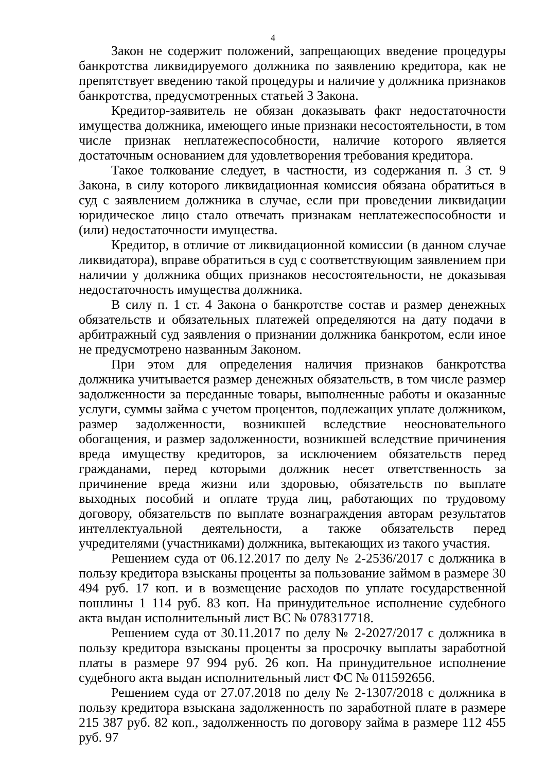4
Закон не содержит положений, запрещающих введение процедуры банкротства ликвидируемого должника по заявлению кредитора, как не препятствует введению такой процедуры и наличие у должника признаков банкротства, предусмотренных статьей 3 Закона.
Кредитор-заявитель не обязан доказывать факт недостаточности имущества должника, имеющего иные признаки несостоятельности, в том числе признак неплатежеспособности, наличие которого является достаточным основанием для удовлетворения требования кредитора.
Такое толкование следует, в частности, из содержания п. 3 ст. 9 Закона, в силу которого ликвидационная комиссия обязана обратиться в суд с заявлением должника в случае, если при проведении ликвидации юридическое лицо стало отвечать признакам неплатежеспособности и (или) недостаточности имущества.
Кредитор, в отличие от ликвидационной комиссии (в данном случае ликвидатора), вправе обратиться в суд с соответствующим заявлением при наличии у должника общих признаков несостоятельности, не доказывая недостаточность имущества должника.
В силу п. 1 ст. 4 Закона о банкротстве состав и размер денежных обязательств и обязательных платежей определяются на дату подачи в арбитражный суд заявления о признании должника банкротом, если иное не предусмотрено названным Законом.
При этом для определения наличия признаков банкротства должника учитывается размер денежных обязательств, в том числе размер задолженности за переданные товары, выполненные работы и оказанные услуги, суммы займа с учетом процентов, подлежащих уплате должником, размер задолженности, возникшей вследствие неосновательного обогащения, и размер задолженности, возникшей вследствие причинения вреда имуществу кредиторов, за исключением обязательств перед гражданами, перед которыми должник несет ответственность за причинение вреда жизни или здоровью, обязательств по выплате выходных пособий и оплате труда лиц, работающих по трудовому договору, обязательств по выплате вознаграждения авторам результатов интеллектуальной деятельности, а также обязательств перед учредителями (участниками) должника, вытекающих из такого участия.
Решением суда от 06.12.2017 по делу № 2-2536/2017 с должника в пользу кредитора взысканы проценты за пользование займом в размере 30 494 руб. 17 коп. и в возмещение расходов по уплате государственной пошлины 1 114 руб. 83 коп. На принудительное исполнение судебного акта выдан исполнительный лист ВС № 078317718.
Решением суда от 30.11.2017 по делу № 2-2027/2017 с должника в пользу кредитора взысканы проценты за просрочку выплаты заработной платы в размере 97 994 руб. 26 коп. На принудительное исполнение судебного акта выдан исполнительный лист ФС № 011592656.
Решением суда от 27.07.2018 по делу № 2-1307/2018 с должника в пользу кредитора взыскана задолженность по заработной плате в размере 215 387 руб. 82 коп., задолженность по договору займа в размере 112 455 руб. 97